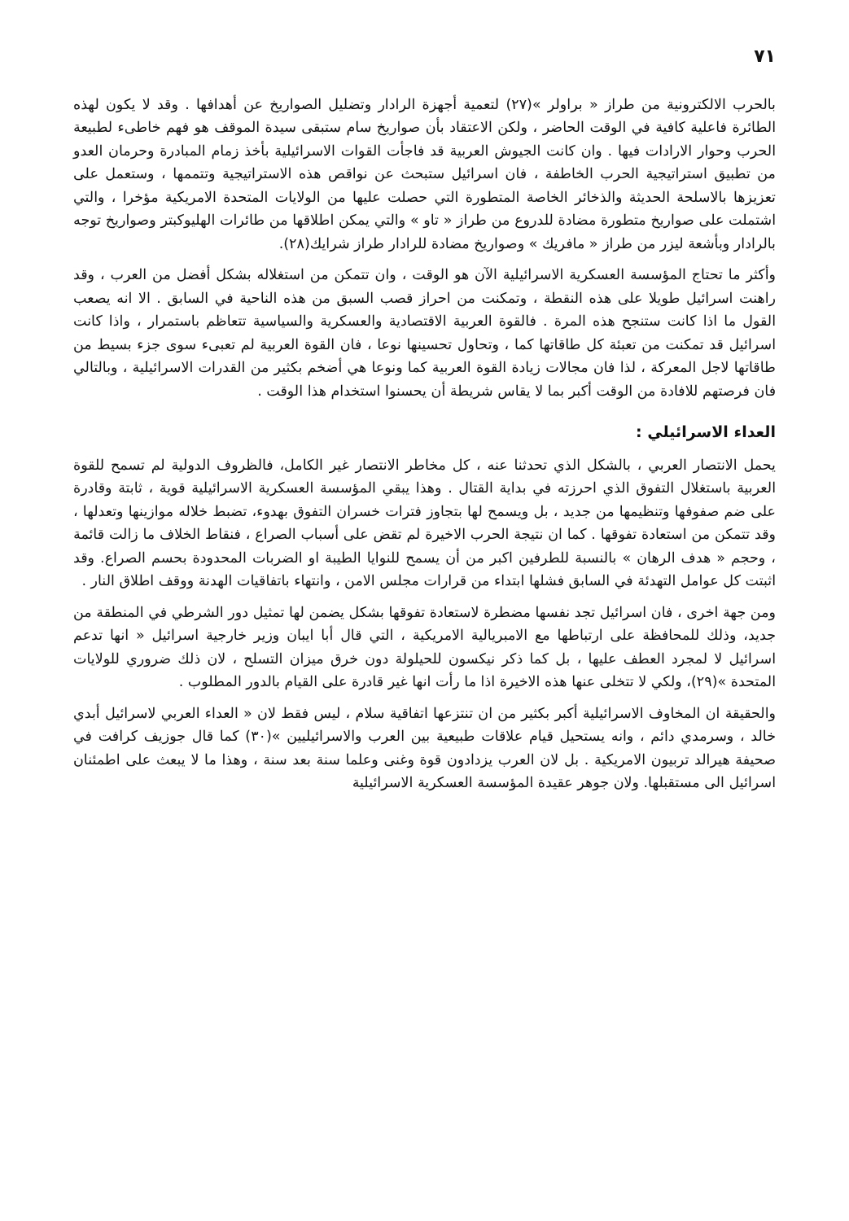٧١
بالحرب الالكترونية من طراز « براولر »(٢٧) لتعمية أجهزة الرادار وتضليل الصواريخ عن أهدافها . وقد لا يكون لهذه الطائرة فاعلية كافية في الوقت الحاضر ، ولكن الاعتقاد بأن صواريخ سام ستبقى سيدة الموقف هو فهم خاطىء لطبيعة الحرب وحوار الارادات فيها . وان كانت الجيوش العربية قد فاجأت القوات الاسرائيلية بأخذ زمام المبادرة وحرمان العدو من تطبيق استراتيجية الحرب الخاطفة ، فان اسرائيل ستبحث عن نواقص هذه الاستراتيجية وتتممها ، وستعمل على تعزيزها بالاسلحة الحديثة والذخائر الخاصة المتطورة التي حصلت عليها من الولايات المتحدة الامريكية مؤخرا ، والتي اشتملت على صواريخ متطورة مضادة للدروع من طراز « تاو » والتي يمكن اطلاقها من طائرات الهليوكبتر وصواريخ توجه بالرادار وبأشعة ليزر من طراز « مافريك » وصواريخ مضادة للرادار طراز شرايك(٢٨).
وأكثر ما تحتاج المؤسسة العسكرية الاسرائيلية الآن هو الوقت ، وان تتمكن من استغلاله بشكل أفضل من العرب ، وقد راهنت اسرائيل طويلا على هذه النقطة ، وتمكنت من احراز قصب السبق من هذه الناحية في السابق . الا انه يصعب القول ما اذا كانت ستنجح هذه المرة . فالقوة العربية الاقتصادية والعسكرية والسياسية تتعاظم باستمرار ، واذا كانت اسرائيل قد تمكنت من تعبئة كل طاقاتها كما ، وتحاول تحسينها نوعا ، فان القوة العربية لم تعبىء سوى جزء بسيط من طاقاتها لاجل المعركة ، لذا فان مجالات زيادة القوة العربية كما ونوعا هي أضخم بكثير من القدرات الاسرائيلية ، وبالتالي فان فرصتهم للافادة من الوقت أكبر بما لا يقاس شريطة أن يحسنوا استخدام هذا الوقت .
العداء الاسرائيلي :
يحمل الانتصار العربي ، بالشكل الذي تحدثنا عنه ، كل مخاطر الانتصار غير الكامل، فالظروف الدولية لم تسمح للقوة العربية باستغلال التفوق الذي احرزته في بداية القتال . وهذا يبقي المؤسسة العسكرية الاسرائيلية قوية ، ثابتة وقادرة على ضم صفوفها وتنظيمها من جديد ، بل ويسمح لها بتجاوز فترات خسران التفوق بهدوء، تضبط خلاله موازينها وتعدلها ، وقد تتمكن من استعادة تفوقها . كما ان نتيجة الحرب الاخيرة لم تقض على أسباب الصراع ، فنقاط الخلاف ما زالت قائمة ، وحجم « هدف الرهان » بالنسبة للطرفين اكبر من أن يسمح للنوايا الطيبة او الضربات المحدودة بحسم الصراع. وقد اثبتت كل عوامل التهدئة في السابق فشلها ابتداء من قرارات مجلس الامن ، وانتهاء باتفاقيات الهدنة ووقف اطلاق النار .
ومن جهة اخرى ، فان اسرائيل تجد نفسها مضطرة لاستعادة تفوقها بشكل يضمن لها تمثيل دور الشرطي في المنطقة من جديد، وذلك للمحافظة على ارتباطها مع الامبريالية الامريكية ، التي قال أبا ايبان وزير خارجية اسرائيل « انها تدعم اسرائيل لا لمجرد العطف عليها ، بل كما ذكر نيكسون للحيلولة دون خرق ميزان التسلح ، لان ذلك ضروري للولايات المتحدة »(٢٩)، ولكي لا تتخلى عنها هذه الاخيرة اذا ما رأت انها غير قادرة على القيام بالدور المطلوب .
والحقيقة ان المخاوف الاسرائيلية أكبر بكثير من ان تنتزعها اتفاقية سلام ، ليس فقط لان « العداء العربي لاسرائيل أبدي خالد ، وسرمدي دائم ، وانه يستحيل قيام علاقات طبيعية بين العرب والاسرائيليين »(٣٠) كما قال جوزيف كرافت في صحيفة هيرالد تربيون الامريكية . بل لان العرب يزدادون قوة وغنى وعلما سنة بعد سنة ، وهذا ما لا يبعث على اطمئنان اسرائيل الى مستقبلها. ولان جوهر عقيدة المؤسسة العسكرية الاسرائيلية